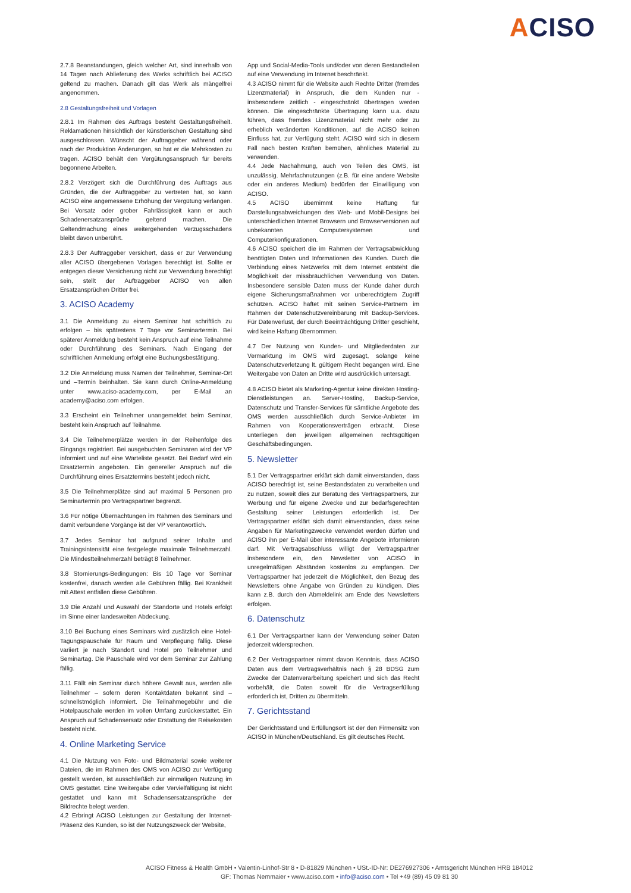ACISO
2.7.8 Beanstandungen, gleich welcher Art, sind innerhalb von 14 Tagen nach Ablieferung des Werks schriftlich bei ACISO geltend zu machen. Danach gilt das Werk als mängelfrei angenommen.
2.8 Gestaltungsfreiheit und Vorlagen
2.8.1 Im Rahmen des Auftrags besteht Gestaltungsfreiheit. Reklamationen hinsichtlich der künstlerischen Gestaltung sind ausgeschlossen. Wünscht der Auftraggeber während oder nach der Produktion Änderungen, so hat er die Mehrkosten zu tragen. ACISO behält den Vergütungsanspruch für bereits begonnene Arbeiten.
2.8.2 Verzögert sich die Durchführung des Auftrags aus Gründen, die der Auftraggeber zu vertreten hat, so kann ACISO eine angemessene Erhöhung der Vergütung verlangen. Bei Vorsatz oder grober Fahrlässigkeit kann er auch Schadenersatzansprüche geltend machen. Die Geltendmachung eines weitergehenden Verzugsschadens bleibt davon unberührt.
2.8.3 Der Auftraggeber versichert, dass er zur Verwendung aller ACISO übergebenen Vorlagen berechtigt ist. Sollte er entgegen dieser Versicherung nicht zur Verwendung berechtigt sein, stellt der Auftraggeber ACISO von allen Ersatzansprüchen Dritter frei.
3. ACISO Academy
3.1 Die Anmeldung zu einem Seminar hat schriftlich zu erfolgen – bis spätestens 7 Tage vor Seminartermin. Bei späterer Anmeldung besteht kein Anspruch auf eine Teilnahme oder Durchführung des Seminars. Nach Eingang der schriftlichen Anmeldung erfolgt eine Buchungsbestätigung.
3.2 Die Anmeldung muss Namen der Teilnehmer, Seminar-Ort und –Termin beinhalten. Sie kann durch Online-Anmeldung unter www.aciso-academy.com, per E-Mail an academy@aciso.com erfolgen.
3.3 Erscheint ein Teilnehmer unangemeldet beim Seminar, besteht kein Anspruch auf Teilnahme.
3.4 Die Teilnehmerplätze werden in der Reihenfolge des Eingangs registriert. Bei ausgebuchten Seminaren wird der VP informiert und auf eine Warteliste gesetzt. Bei Bedarf wird ein Ersatztermin angeboten. Ein genereller Anspruch auf die Durchführung eines Ersatztermins besteht jedoch nicht.
3.5 Die Teilnehmerplätze sind auf maximal 5 Personen pro Seminartermin pro Vertragspartner begrenzt.
3.6 Für nötige Übernachtungen im Rahmen des Seminars und damit verbundene Vorgänge ist der VP verantwortlich.
3.7 Jedes Seminar hat aufgrund seiner Inhalte und Trainingsintensität eine festgelegte maximale Teilnehmerzahl. Die Mindestteilnehmerzahl beträgt 8 Teilnehmer.
3.8 Stornierungs-Bedingungen: Bis 10 Tage vor Seminar kostenfrei, danach werden alle Gebühren fällig. Bei Krankheit mit Attest entfallen diese Gebühren.
3.9 Die Anzahl und Auswahl der Standorte und Hotels erfolgt im Sinne einer landesweiten Abdeckung.
3.10 Bei Buchung eines Seminars wird zusätzlich eine Hotel-Tagungspauschale für Raum und Verpflegung fällig. Diese variiert je nach Standort und Hotel pro Teilnehmer und Seminartag. Die Pauschale wird vor dem Seminar zur Zahlung fällig.
3.11 Fällt ein Seminar durch höhere Gewalt aus, werden alle Teilnehmer – sofern deren Kontaktdaten bekannt sind – schnellstmöglich informiert. Die Teilnahmegebühr und die Hotelpauschale werden im vollen Umfang zurückerstattet. Ein Anspruch auf Schadensersatz oder Erstattung der Reisekosten besteht nicht.
4. Online Marketing Service
4.1 Die Nutzung von Foto- und Bildmaterial sowie weiterer Dateien, die im Rahmen des OMS von ACISO zur Verfügung gestellt werden, ist ausschließlich zur einmaligen Nutzung im OMS gestattet. Eine Weitergabe oder Vervielfältigung ist nicht gestattet und kann mit Schadensersatzansprüche der Bildrechte belegt werden.
4.2 Erbringt ACISO Leistungen zur Gestaltung der Internet-Präsenz des Kunden, so ist der Nutzungszweck der Website,
App und Social-Media-Tools und/oder von deren Bestandteilen auf eine Verwendung im Internet beschränkt.
4.3 ACISO nimmt für die Website auch Rechte Dritter (fremdes Lizenzmaterial) in Anspruch, die dem Kunden nur - insbesondere zeitlich - eingeschränkt übertragen werden können. Die eingeschränkte Übertragung kann u.a. dazu führen, dass fremdes Lizenzmaterial nicht mehr oder zu erheblich veränderten Konditionen, auf die ACISO keinen Einfluss hat, zur Verfügung steht. ACISO wird sich in diesem Fall nach besten Kräften bemühen, ähnliches Material zu verwenden.
4.4 Jede Nachahmung, auch von Teilen des OMS, ist unzulässig. Mehrfachnutzungen (z.B. für eine andere Website oder ein anderes Medium) bedürfen der Einwilligung von ACISO.
4.5 ACISO übernimmt keine Haftung für Darstellungsabweichungen des Web- und Mobil-Designs bei unterschiedlichen Internet Browsern und Browserversionen auf unbekannten Computersystemen und Computerkonfigurationen.
4.6 ACISO speichert die im Rahmen der Vertragsabwicklung benötigten Daten und Informationen des Kunden. Durch die Verbindung eines Netzwerks mit dem Internet entsteht die Möglichkeit der missbräuchlichen Verwendung von Daten. Insbesondere sensible Daten muss der Kunde daher durch eigene Sicherungsmaßnahmen vor unberechtigtem Zugriff schützen. ACISO haftet mit seinen Service-Partnern im Rahmen der Datenschutzvereinbarung mit Backup-Services. Für Datenverlust, der durch Beeinträchtigung Dritter geschieht, wird keine Haftung übernommen.
4.7 Der Nutzung von Kunden- und Mitgliederdaten zur Vermarktung im OMS wird zugesagt, solange keine Datenschutzverletzung lt. gültigem Recht begangen wird. Eine Weitergabe von Daten an Dritte wird ausdrücklich untersagt.
4.8 ACISO bietet als Marketing-Agentur keine direkten Hosting-Dienstleistungen an. Server-Hosting, Backup-Service, Datenschutz und Transfer-Services für sämtliche Angebote des OMS werden ausschließlich durch Service-Anbieter im Rahmen von Kooperationsverträgen erbracht. Diese unterliegen den jeweiligen allgemeinen rechtsgültigen Geschäftsbedingungen.
5. Newsletter
5.1 Der Vertragspartner erklärt sich damit einverstanden, dass ACISO berechtigt ist, seine Bestandsdaten zu verarbeiten und zu nutzen, soweit dies zur Beratung des Vertragspartners, zur Werbung und für eigene Zwecke und zur bedarfsgerechten Gestaltung seiner Leistungen erforderlich ist. Der Vertragspartner erklärt sich damit einverstanden, dass seine Angaben für Marketingzwecke verwendet werden dürfen und ACISO ihn per E-Mail über interessante Angebote informieren darf. Mit Vertragsabschluss willigt der Vertragspartner insbesondere ein, den Newsletter von ACISO in unregelmäßigen Abständen kostenlos zu empfangen. Der Vertragspartner hat jederzeit die Möglichkeit, den Bezug des Newsletters ohne Angabe von Gründen zu kündigen. Dies kann z.B. durch den Abmeldelink am Ende des Newsletters erfolgen.
6. Datenschutz
6.1 Der Vertragspartner kann der Verwendung seiner Daten jederzeit widersprechen.
6.2 Der Vertragspartner nimmt davon Kenntnis, dass ACISO Daten aus dem Vertragsverhältnis nach § 28 BDSG zum Zwecke der Datenverarbeitung speichert und sich das Recht vorbehält, die Daten soweit für die Vertragserfüllung erforderlich ist, Dritten zu übermitteln.
7. Gerichtsstand
Der Gerichtsstand und Erfüllungsort ist der den Firmensitz von ACISO in München/Deutschland. Es gilt deutsches Recht.
ACISO Fitness & Health GmbH • Valentin-Linhof-Str 8 • D-81829 München • USt.-ID-Nr: DE276927306 • Amtsgericht München HRB 184012
GF: Thomas Nemmaier • www.aciso.com • info@aciso.com • Tel +49 (89) 45 09 81 30